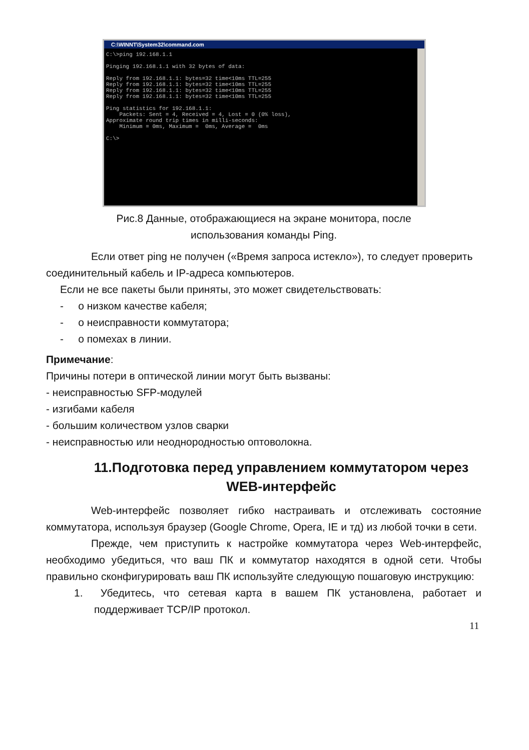C:\WINNT\System32\command.com
C:\>ping 192.168.1.1

Pinging 192.168.1.1 with 32 bytes of data:

Reply from 192.168.1.1: bytes=32 time<10ms TTL=255
Reply from 192.168.1.1: bytes=32 time<10ms TTL=255
Reply from 192.168.1.1: bytes=32 time<10ms TTL=255
Reply from 192.168.1.1: bytes=32 time<10ms TTL=255

Ping statistics for 192.168.1.1:
    Packets: Sent = 4, Received = 4, Lost = 0 (0% loss),
Approximate round trip times in milli-seconds:
    Minimum = 0ms, Maximum =  0ms, Average =  0ms

C:\>
Рис.8 Данные, отображающиеся на экране монитора, после
использования команды Ping.
Если ответ ping не получен («Время запроса истекло»), то следует проверить соединительный кабель и IP-адреса компьютеров.
Если не все пакеты были приняты, это может свидетельствовать:
- о низком качестве кабеля;
- о неисправности коммутатора;
- о помехах в линии.
Примечание:
Причины потери в оптической линии могут быть вызваны:
- неисправностью SFP-модулей
- изгибами кабеля
- большим количеством узлов сварки
- неисправностью или неоднородностью оптоволокна.
11.Подготовка перед управлением коммутатором через WEB-интерфейс
Web-интерфейс позволяет гибко настраивать и отслеживать состояние коммутатора, используя браузер (Google Chrome, Opera, IE и тд) из любой точки в сети.
Прежде, чем приступить к настройке коммутатора через Web-интерфейс, необходимо убедиться, что ваш ПК и коммутатор находятся в одной сети. Чтобы правильно сконфигурировать ваш ПК используйте следующую пошаговую инструкцию:
1. Убедитесь, что сетевая карта в вашем ПК установлена, работает и поддерживает TCP/IP протокол.
11